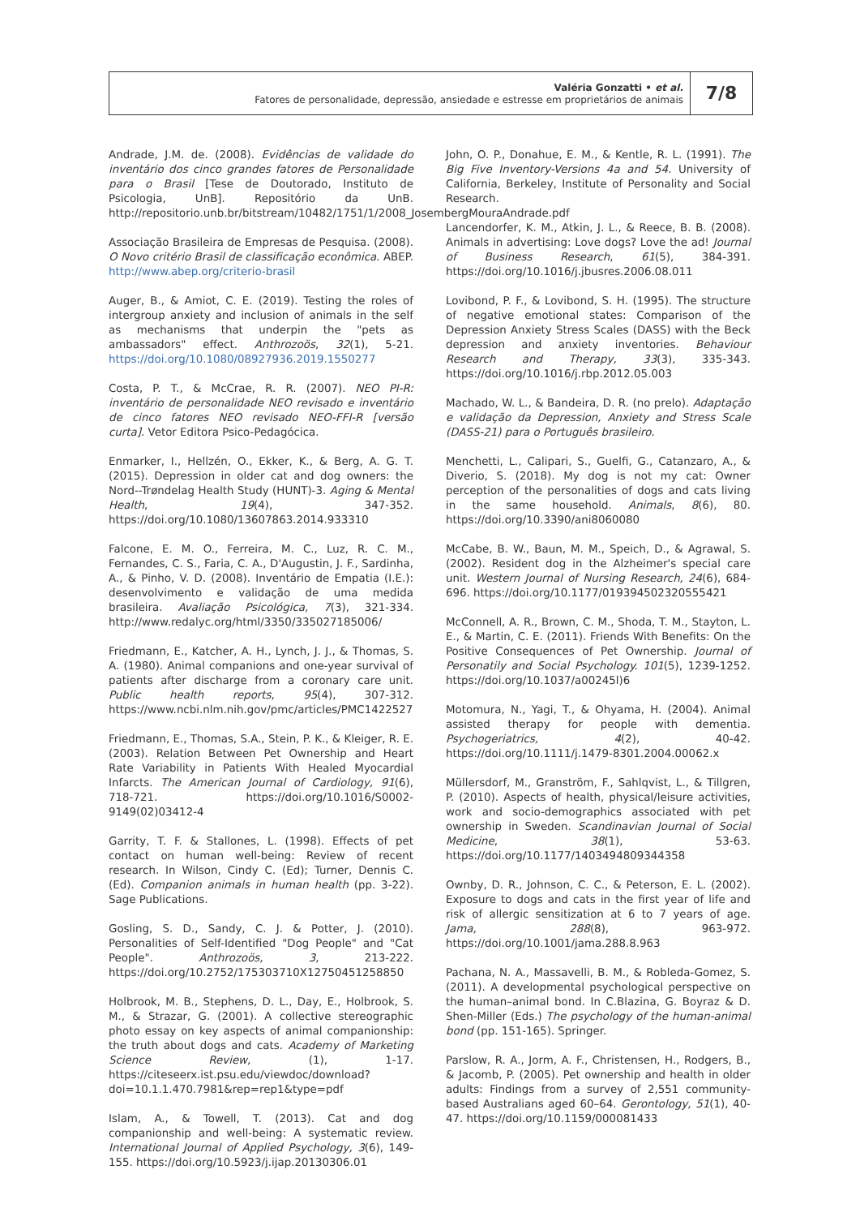Valéria Gonzatti • et al.
Fatores de personalidade, depressão, ansiedade e estresse em proprietários de animais
7/8
Andrade, J.M. de. (2008). Evidências de validade do inventário dos cinco grandes fatores de Personalidade para o Brasil [Tese de Doutorado, Instituto de Psicologia, UnB]. Repositório da UnB. http://repositorio.unb.br/bitstream/10482/1751/1/2008_JosembergMouraAndrade.pdf
Associação Brasileira de Empresas de Pesquisa. (2008). O Novo critério Brasil de classificação econômica. ABEP. http://www.abep.org/criterio-brasil
Auger, B., & Amiot, C. E. (2019). Testing the roles of intergroup anxiety and inclusion of animals in the self as mechanisms that underpin the "pets as ambassadors" effect. Anthrozoös, 32(1), 5-21. https://doi.org/10.1080/08927936.2019.1550277
Costa, P. T., & McCrae, R. R. (2007). NEO PI-R: inventário de personalidade NEO revisado e inventário de cinco fatores NEO revisado NEO-FFI-R [versão curta]. Vetor Editora Psico-Pedagócica.
Enmarker, I., Hellzén, O., Ekker, K., & Berg, A. G. T. (2015). Depression in older cat and dog owners: the Nord--Trøndelag Health Study (HUNT)-3. Aging & Mental Health, 19(4), 347-352. https://doi.org/10.1080/13607863.2014.933310
Falcone, E. M. O., Ferreira, M. C., Luz, R. C. M., Fernandes, C. S., Faria, C. A., D'Augustin, J. F., Sardinha, A., & Pinho, V. D. (2008). Inventário de Empatia (I.E.): desenvolvimento e validação de uma medida brasileira. Avaliação Psicológica, 7(3), 321-334. http://www.redalyc.org/html/3350/335027185006/
Friedmann, E., Katcher, A. H., Lynch, J. J., & Thomas, S. A. (1980). Animal companions and one-year survival of patients after discharge from a coronary care unit. Public health reports, 95(4), 307-312. https://www.ncbi.nlm.nih.gov/pmc/articles/PMC1422527
Friedmann, E., Thomas, S.A., Stein, P. K., & Kleiger, R. E. (2003). Relation Between Pet Ownership and Heart Rate Variability in Patients With Healed Myocardial Infarcts. The American Journal of Cardiology, 91(6), 718-721. https://doi.org/10.1016/S0002-9149(02)03412-4
Garrity, T. F. & Stallones, L. (1998). Effects of pet contact on human well-being: Review of recent research. In Wilson, Cindy C. (Ed); Turner, Dennis C. (Ed). Companion animals in human health (pp. 3-22). Sage Publications.
Gosling, S. D., Sandy, C. J. & Potter, J. (2010). Personalities of Self-Identified "Dog People" and "Cat People". Anthrozoös, 3, 213-222. https://doi.org/10.2752/175303710X12750451258850
Holbrook, M. B., Stephens, D. L., Day, E., Holbrook, S. M., & Strazar, G. (2001). A collective stereographic photo essay on key aspects of animal companionship: the truth about dogs and cats. Academy of Marketing Science Review, (1), 1-17. https://citeseerx.ist.psu.edu/viewdoc/download?doi=10.1.1.470.7981&rep=rep1&type=pdf
Islam, A., & Towell, T. (2013). Cat and dog companionship and well-being: A systematic review. International Journal of Applied Psychology, 3(6), 149-155. https://doi.org/10.5923/j.ijap.20130306.01
John, O. P., Donahue, E. M., & Kentle, R. L. (1991). The Big Five Inventory-Versions 4a and 54. University of California, Berkeley, Institute of Personality and Social Research.
Lancendorfer, K. M., Atkin, J. L., & Reece, B. B. (2008). Animals in advertising: Love dogs? Love the ad! Journal of Business Research, 61(5), 384-391. https://doi.org/10.1016/j.jbusres.2006.08.011
Lovibond, P. F., & Lovibond, S. H. (1995). The structure of negative emotional states: Comparison of the Depression Anxiety Stress Scales (DASS) with the Beck depression and anxiety inventories. Behaviour Research and Therapy, 33(3), 335-343. https://doi.org/10.1016/j.rbp.2012.05.003
Machado, W. L., & Bandeira, D. R. (no prelo). Adaptação e validação da Depression, Anxiety and Stress Scale (DASS-21) para o Português brasileiro.
Menchetti, L., Calipari, S., Guelfi, G., Catanzaro, A., & Diverio, S. (2018). My dog is not my cat: Owner perception of the personalities of dogs and cats living in the same household. Animals, 8(6), 80. https://doi.org/10.3390/ani8060080
McCabe, B. W., Baun, M. M., Speich, D., & Agrawal, S. (2002). Resident dog in the Alzheimer's special care unit. Western Journal of Nursing Research, 24(6), 684-696. https://doi.org/10.1177/019394502320555421
McConnell, A. R., Brown, C. M., Shoda, T. M., Stayton, L. E., & Martin, C. E. (2011). Friends With Benefits: On the Positive Consequences of Pet Ownership. Journal of Personatily and Social Psychology. 101(5), 1239-1252. https://doi.org/10.1037/a00245l)6
Motomura, N., Yagi, T., & Ohyama, H. (2004). Animal assisted therapy for people with dementia. Psychogeriatrics, 4(2), 40-42. https://doi.org/10.1111/j.1479-8301.2004.00062.x
Müllersdorf, M., Granström, F., Sahlqvist, L., & Tillgren, P. (2010). Aspects of health, physical/leisure activities, work and socio-demographics associated with pet ownership in Sweden. Scandinavian Journal of Social Medicine, 38(1), 53-63. https://doi.org/10.1177/1403494809344358
Ownby, D. R., Johnson, C. C., & Peterson, E. L. (2002). Exposure to dogs and cats in the first year of life and risk of allergic sensitization at 6 to 7 years of age. Jama, 288(8), 963-972. https://doi.org/10.1001/jama.288.8.963
Pachana, N. A., Massavelli, B. M., & Robleda-Gomez, S. (2011). A developmental psychological perspective on the human–animal bond. In C.Blazina, G. Boyraz & D. Shen-Miller (Eds.) The psychology of the human-animal bond (pp. 151-165). Springer.
Parslow, R. A., Jorm, A. F., Christensen, H., Rodgers, B., & Jacomb, P. (2005). Pet ownership and health in older adults: Findings from a survey of 2,551 community-based Australians aged 60–64. Gerontology, 51(1), 40-47. https://doi.org/10.1159/000081433